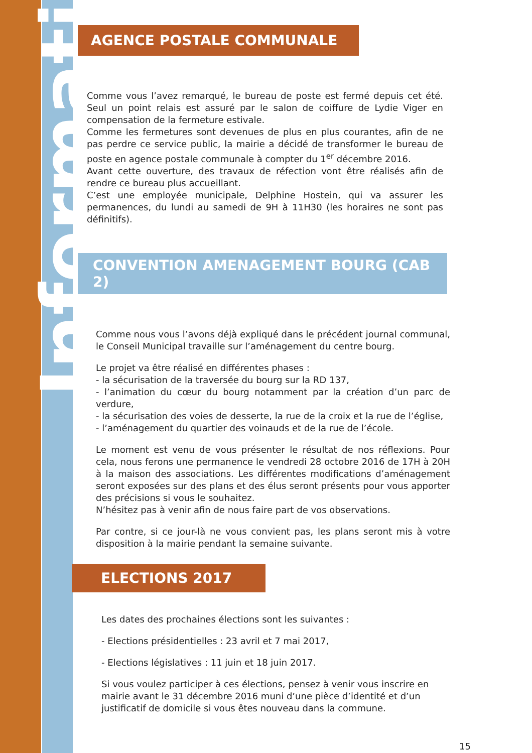Information
AGENCE POSTALE COMMUNALE
Comme vous l’avez remarqué, le bureau de poste est fermé depuis cet été. Seul un point relais est assuré par le salon de coiffure de Lydie Viger en compensation de la fermeture estivale.
Comme les fermetures sont devenues de plus en plus courantes, afin de ne pas perdre ce service public, la mairie a décidé de transformer le bureau de poste en agence postale communale à compter du 1<sup>er</sup> décembre 2016.
Avant cette ouverture, des travaux de réfection vont être réalisés afin de rendre ce bureau plus accueillant.
C’est une employée municipale, Delphine Hostein, qui va assurer les permanences, du lundi au samedi de 9H à 11H30 (les horaires ne sont pas définitifs).
CONVENTION AMENAGEMENT BOURG (CAB 2)
Comme nous vous l’avons déjà expliqué dans le précédent journal communal, le Conseil Municipal travaille sur l’aménagement du centre bourg.
Le projet va être réalisé en différentes phases :
- la sécurisation de la traversée du bourg sur la RD 137,
- l’animation du cœur du bourg notamment par la création d’un parc de verdure,
- la sécurisation des voies de desserte, la rue de la croix et la rue de l’église,
- l’aménagement du quartier des voinauds et de la rue de l’école.
Le moment est venu de vous présenter le résultat de nos réflexions. Pour cela, nous ferons une permanence le vendredi 28 octobre 2016 de 17H à 20H à la maison des associations. Les différentes modifications d’aménagement seront exposées sur des plans et des élus seront présents pour vous apporter des précisions si vous le souhaitez.
N’hésitez pas à venir afin de nous faire part de vos observations.
Par contre, si ce jour-là ne vous convient pas, les plans seront mis à votre disposition à la mairie pendant la semaine suivante.
ELECTIONS 2017
Les dates des prochaines élections sont les suivantes :
- Elections présidentielles : 23 avril et 7 mai 2017,
- Elections législatives : 11 juin et 18 juin 2017.
Si vous voulez participer à ces élections, pensez à venir vous inscrire en mairie avant le 31 décembre 2016 muni d’une pièce d’identité et d’un justificatif de domicile si vous êtes nouveau dans la commune.
15